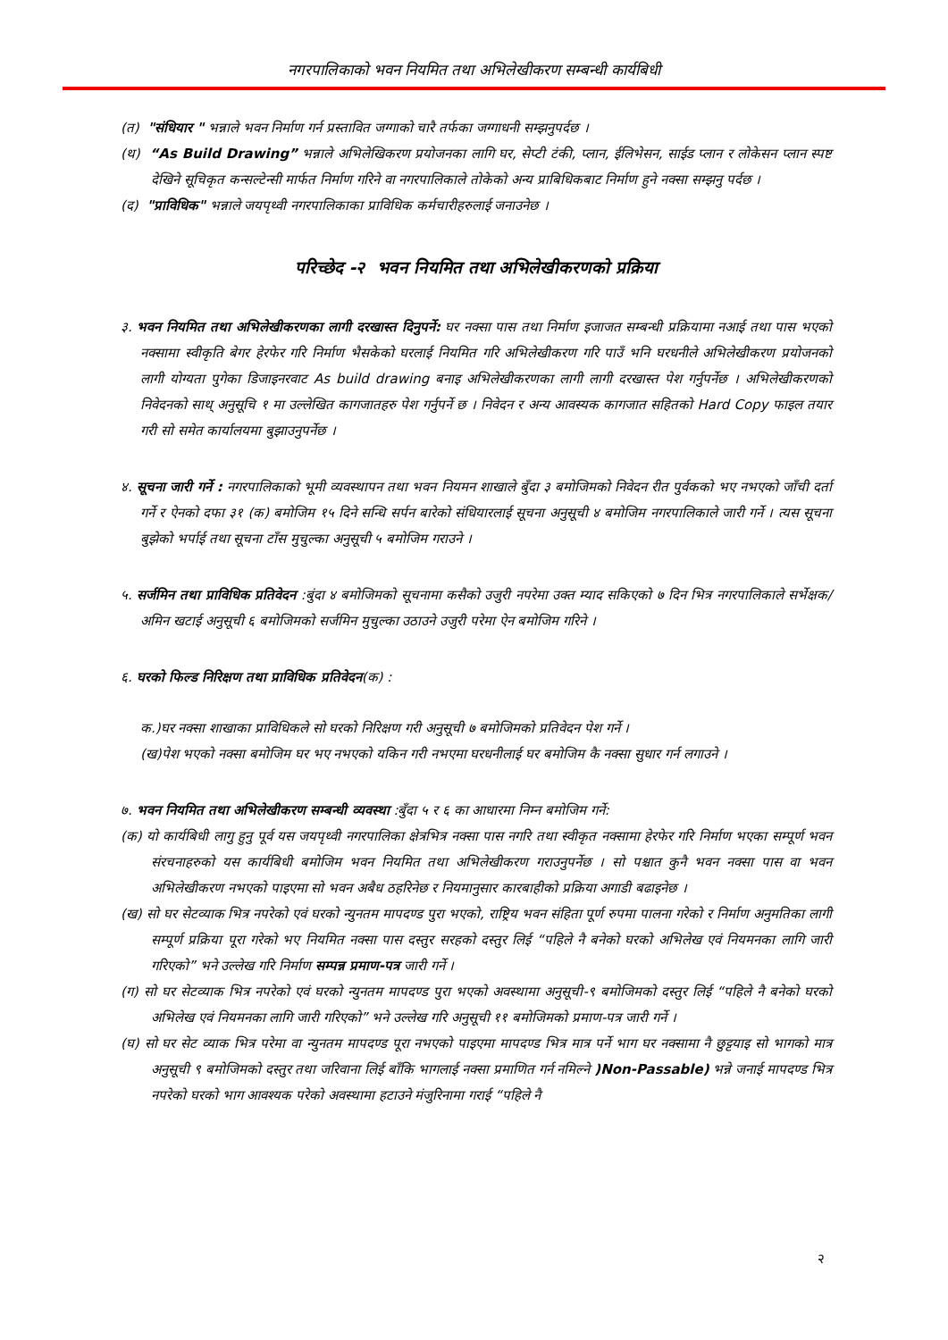नगरपालिकाको भवन नियमित तथा अभिलेखीकरण सम्बन्धी कार्यबिधी
(त) "संधियार " भन्नाले भवन निर्माण गर्न प्रस्तावित जग्गाको चारै तर्फका जग्गाधनी सम्झनुपर्दछ ।
(थ) “As Build Drawing” भन्नाले अभिलेखिकरण प्रयोजनका लागि घर, सेप्टी टंकी, प्लान, ईलिभेसन, साईड प्लान र लोकेसन प्लान स्पष्ट देखिने सूचिकृत कन्सल्टेन्सी मार्फत निर्माण गरिने वा नगरपालिकाले तोकेको अन्य प्राबिधिकबाट निर्माण हुने नक्सा सम्झनु पर्दछ ।
(द) "प्राविधिक" भन्नाले जयपृथ्वी नगरपालिकाका प्राविधिक कर्मचारीहरुलाई जनाउनेछ ।
परिच्छेद -२ भवन नियमित तथा अभिलेखीकरणको प्रक्रिया
३. भवन नियमित तथा अभिलेखीकरणका लागी दरखास्त दिनुपर्ने: घर नक्सा पास तथा निर्माण इजाजत सम्बन्धी प्रक्रियामा नआई तथा पास भएको नक्सामा स्वीकृति बेगर हेरफेर गरि निर्माण भैसकेको घरलाई नियमित गरि अभिलेखीकरण गरि पाउँ भनि घरधनीले अभिलेखीकरण प्रयोजनको लागी योग्यता पुगेका डिजाइनरवाट As build drawing बनाइ अभिलेखीकरणका लागी लागी दरखास्त पेश गर्नुपर्नेछ । अभिलेखीकरणको निवेदनको साथ् अनुसूचि १ मा उल्लेखित कागजातहरु पेश गर्नुपर्ने छ । निवेदन र अन्य आवस्यक कागजात सहितको Hard Copy फाइल तयार गरी सो समेत कार्यालयमा बुझाउनुपर्नेछ ।
४. सूचना जारी गर्ने : नगरपालिकाको भूमी व्यवस्थापन तथा भवन नियमन शाखाले बुँदा ३ बमोजिमको निवेदन रीत पुर्वकको भए नभएको जाँची दर्ता गर्ने र ऐनको दफा ३१ (क) बमोजिम १५ दिने सन्धि सर्पन बारेको संधियारलाई सूचना अनुसूची ४ बमोजिम नगरपालिकाले जारी गर्ने । त्यस सूचना बुझेको भर्पाई तथा सूचना टाँस मुचुल्का अनुसूची ५ बमोजिम गराउने ।
५. सर्जमिन तथा प्राविधिक प्रतिवेदन :बुंदा ४ बमोजिमको सूचनामा कसैको उजुरी नपरेमा उक्त म्याद सकिएको ७ दिन भित्र नगरपालिकाले सर्भेक्षक/अमिन खटाई अनुसूची ६ बमोजिमको सर्जमिन मुचुल्का उठाउने उजुरी परेमा ऐन बमोजिम गरिने ।
६. घरको फिल्ड निरिक्षण तथा प्राविधिक प्रतिवेदन(क) :
क.)घर नक्सा शाखाका प्राविधिकले सो घरको निरिक्षण गरी अनुसूची ७ बमोजिमको प्रतिवेदन पेश गर्ने ।
(ख)पेश भएको नक्सा बमोजिम घर भए नभएको यकिन गरी नभएमा घरधनीलाई घर बमोजिम कै नक्सा सुधार गर्न लगाउने ।
७. भवन नियमित तथा अभिलेखीकरण सम्बन्धी व्यवस्था :बुँदा ५ र ६ का आधारमा निम्न बमोजिम गर्ने:
(क) यो कार्यबिधी लागु हुनु पूर्व यस जयपृथ्वी नगरपालिका क्षेत्रभित्र नक्सा पास नगरि तथा स्वीकृत नक्सामा हेरफेर गरि निर्माण भएका सम्पूर्ण भवन संरचनाहरुको यस कार्यबिधी बमोजिम भवन नियमित तथा अभिलेखीकरण गराउनुपर्नेछ । सो पश्चात कुनै भवन नक्सा पास वा भवन अभिलेखीकरण नभएको पाइएमा सो भवन अबैध ठहरिनेछ र नियमानुसार कारबाहीको प्रक्रिया अगाडी बढाइनेछ ।
(ख) सो घर सेटव्याक भित्र नपरेको एवं घरको न्युनतम मापदण्ड पुरा भएको, राष्ट्रिय भवन संहिता पूर्ण रुपमा पालना गरेको र निर्माण अनुमतिका लागी सम्पूर्ण प्रक्रिया पूरा गरेको भए नियमित नक्सा पास दस्तुर सरहको दस्तुर लिई “पहिले नै बनेको घरको अभिलेख एवं नियमनका लागि जारी गरिएको” भने उल्लेख गरि निर्माण सम्पन्न प्रमाण-पत्र जारी गर्ने ।
(ग) सो घर सेटव्याक भित्र नपरेको एवं घरको न्युनतम मापदण्ड पुरा भएको अवस्थामा अनुसूची-९ बमोजिमको दस्तुर लिई “पहिले नै बनेको घरको अभिलेख एवं नियमनका लागि जारी गरिएको” भने उल्लेख गरि अनुसूची ११ बमोजिमको प्रमाण-पत्र जारी गर्ने ।
(घ) सो घर सेट व्याक भित्र परेमा वा न्युनतम मापदण्ड पूरा नभएको पाइएमा मापदण्ड भित्र मात्र पर्ने भाग घर नक्सामा नै छुट्टयाइ सो भागको मात्र अनुसूची ९ बमोजिमको दस्तुर तथा जरिवाना लिई बाँकि भागलाई नक्सा प्रमाणित गर्न नमिल्ने )Non-Passable) भन्ने जनाई मापदण्ड भित्र नपरेको घरको भाग आवश्यक परेको अवस्थामा हटाउने मंजुरिनामा गराई “पहिले नै
२